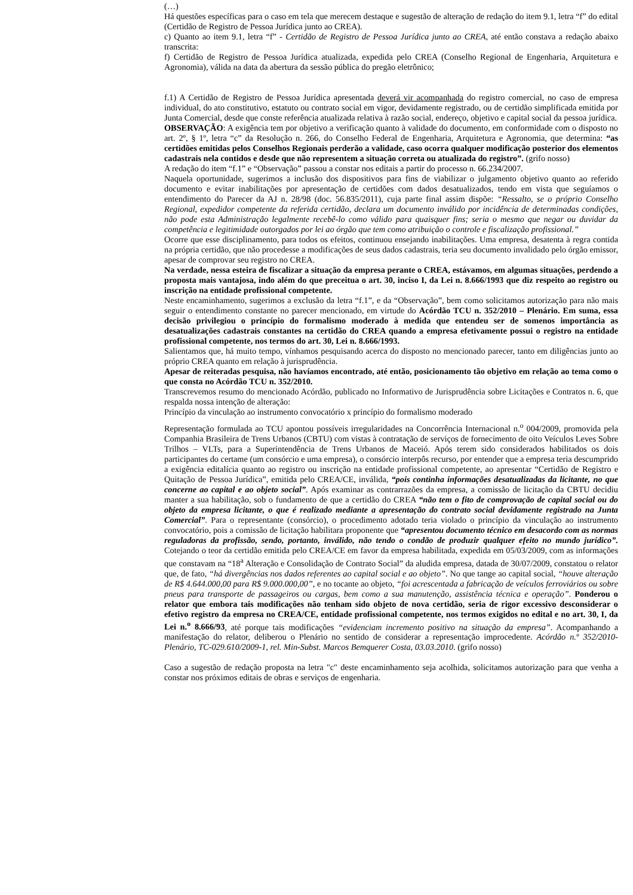(…)
Há questões específicas para o caso em tela que merecem destaque e sugestão de alteração de redação do item 9.1, letra “f” do edital (Certidão de Registro de Pessoa Jurídica junto ao CREA).
c) Quanto ao item 9.1, letra “f” - Certidão de Registro de Pessoa Jurídica junto ao CREA, até então constava a redação abaixo transcrita:
f) Certidão de Registro de Pessoa Jurídica atualizada, expedida pelo CREA (Conselho Regional de Engenharia, Arquitetura e Agronomia), válida na data da abertura da sessão pública do pregão eletrônico;
f.1) A Certidão de Registro de Pessoa Jurídica apresentada deverá vir acompanhada do registro comercial, no caso de empresa individual, do ato constitutivo, estatuto ou contrato social em vigor, devidamente registrado, ou de certidão simplificada emitida por Junta Comercial, desde que conste referência atualizada relativa à razão social, endereço, objetivo e capital social da pessoa jurídica.
OBSERVAÇÃO: A exigência tem por objetivo a verificação quanto à validade do documento, em conformidade com o disposto no art. 2º, § 1º, letra “c” da Resolução n. 266, do Conselho Federal de Engenharia, Arquitetura e Agronomia, que determina: “as certidões emitidas pelos Conselhos Regionais perderão a validade, caso ocorra qualquer modificação posterior dos elementos cadastrais nela contidos e desde que não representem a situação correta ou atualizada do registro”. (grifo nosso)
A redação do item “f.1” e “Observação” passou a constar nos editais a partir do processo n. 66.234/2007.
Naquela oportunidade, sugerimos a inclusão dos dispositivos para fins de viabilizar o julgamento objetivo quanto ao referido documento e evitar inabilitações por apresentação de certidões com dados desatualizados, tendo em vista que seguíamos o entendimento do Parecer da AJ n. 28/98 (doc. 56.835/2011), cuja parte final assim dispõe: “Ressalto, se o próprio Conselho Regional, expedidor competente da referida certidão, declara um documento inválido por incidência de determinadas condições, não pode esta Administração legalmente recebê-lo como válido para quaisquer fins; seria o mesmo que negar ou duvidar da competência e legitimidade outorgados por lei ao órgão que tem como atribuição o controle e fiscalização profissional.”
Ocorre que esse disciplinamento, para todos os efeitos, continuou ensejando inabilitações. Uma empresa, desatenta à regra contida na própria certidão, que não procedesse a modificações de seus dados cadastrais, teria seu documento invalidado pelo órgão emissor, apesar de comprovar seu registro no CREA.
Na verdade, nessa esteira de fiscalizar a situação da empresa perante o CREA, estávamos, em algumas situações, perdendo a proposta mais vantajosa, indo além do que preceitua o art. 30, inciso I, da Lei n. 8.666/1993 que diz respeito ao registro ou inscrição na entidade profissional competente.
Neste encaminhamento, sugerimos a exclusão da letra “f.1”, e da “Observação”, bem como solicitamos autorização para não mais seguir o entendimento constante no parecer mencionado, em virtude do Acórdão TCU n. 352/2010 – Plenário. Em suma, essa decisão privilegiou o princípio do formalismo moderado à medida que entendeu ser de somenos importância as desatualizações cadastrais constantes na certidão do CREA quando a empresa efetivamente possui o registro na entidade profissional competente, nos termos do art. 30, Lei n. 8.666/1993.
Salientamos que, há muito tempo, vínhamos pesquisando acerca do disposto no mencionado parecer, tanto em diligências junto ao próprio CREA quanto em relação à jurisprudência.
Apesar de reiteradas pesquisa, não havíamos encontrado, até então, posicionamento tão objetivo em relação ao tema como o que consta no Acórdão TCU n. 352/2010.
Transcrevemos resumo do mencionado Acórdão, publicado no Informativo de Jurisprudência sobre Licitações e Contratos n. 6, que respalda nossa intenção de alteração:
Princípio da vinculação ao instrumento convocatório x princípio do formalismo moderado
Representação formulada ao TCU apontou possíveis irregularidades na Concorrência Internacional n.<sup>o</sup> 004/2009, promovida pela Companhia Brasileira de Trens Urbanos (CBTU) com vistas à contratação de serviços de fornecimento de oito Veículos Leves Sobre Trilhos – VLTs, para a Superintendência de Trens Urbanos de Maceió. Após terem sido considerados habilitados os dois participantes do certame (um consórcio e uma empresa), o consórcio interpôs recurso, por entender que a empresa teria descumprido a exigência editalícia quanto ao registro ou inscrição na entidade profissional competente, ao apresentar “Certidão de Registro e Quitação de Pessoa Jurídica”, emitida pelo CREA/CE, inválida, “pois continha informações desatualizadas da licitante, no que concerne ao capital e ao objeto social”. Após examinar as contrarrazões da empresa, a comissão de licitação da CBTU decidiu manter a sua habilitação, sob o fundamento de que a certidão do CREA “não tem o fito de comprovação de capital social ou do objeto da empresa licitante, o que é realizado mediante a apresentação do contrato social devidamente registrado na Junta Comercial”. Para o representante (consórcio), o procedimento adotado teria violado o princípio da vinculação ao instrumento convocatório, pois a comissão de licitação habilitara proponente que “apresentou documento técnico em desacordo com as normas reguladoras da profissão, sendo, portanto, inválido, não tendo o condão de produzir qualquer efeito no mundo jurídico”. Cotejando o teor da certidão emitida pelo CREA/CE em favor da empresa habilitada, expedida em 05/03/2009, com as informações que constavam na “18<sup>a</sup> Alteração e Consolidação de Contrato Social” da aludida empresa, datada de 30/07/2009, constatou o relator que, de fato, “há divergências nos dados referentes ao capital social e ao objeto”. No que tange ao capital social, “houve alteração de R$ 4.644.000,00 para R$ 9.000.000,00”, e no tocante ao objeto, “foi acrescentada a fabricação de veículos ferroviários ou sobre pneus para transporte de passageiros ou cargas, bem como a sua manutenção, assistência técnica e operação”. Ponderou o relator que embora tais modificações não tenham sido objeto de nova certidão, seria de rigor excessivo desconsiderar o efetivo registro da empresa no CREA/CE, entidade profissional competente, nos termos exigidos no edital e no art. 30, I, da Lei n.<sup>o</sup> 8.666/93, até porque tais modificações “evidenciam incremento positivo na situação da empresa”. Acompanhando a manifestação do relator, deliberou o Plenário no sentido de considerar a representação improcedente. Acórdão n.º 352/2010-Plenário, TC-029.610/2009-1, rel. Min-Subst. Marcos Bemquerer Costa, 03.03.2010. (grifo nosso)
Caso a sugestão de redação proposta na letra "c" deste encaminhamento seja acolhida, solicitamos autorização para que venha a constar nos próximos editais de obras e serviços de engenharia.